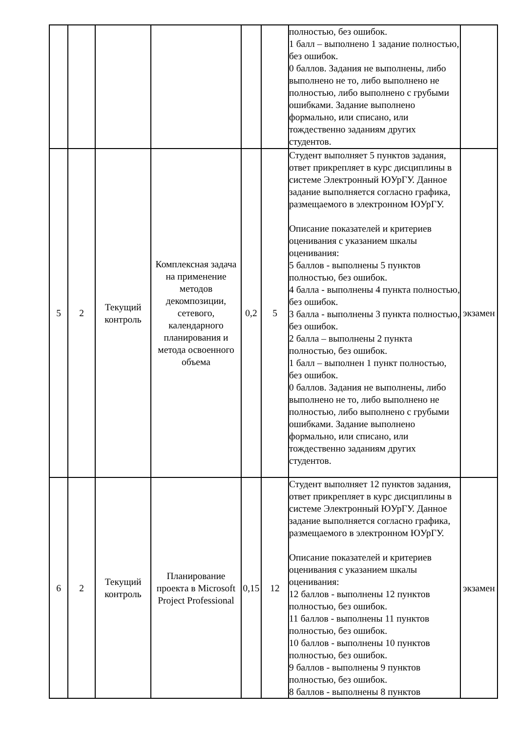| | | | | | | полностью, без ошибок. 1 балл – выполнено 1 задание полностью, без ошибок. 0 баллов. Задания не выполнены, либо выполнено не то, либо выполнено не полностью, либо выполнено с грубыми ошибками. Задание выполнено формально, или списано, или тождественно заданиям других студентов. | |
| 5 | 2 | Текущий контроль | Комплексная задача на применение методов декомпозиции, сетевого, календарного планирования и метода освоенного объема | 0,2 | 5 | Студент выполняет 5 пунктов задания, ответ прикрепляет в курс дисциплины в системе Электронный ЮУрГУ. Данное задание выполняется согласно графика, размещаемого в электронном ЮУрГУ. Описание показателей и критериев оценивания с указанием шкалы оценивания: 5 баллов - выполнены 5 пунктов полностью, без ошибок. 4 балла - выполнены 4 пункта полностью, без ошибок. 3 балла - выполнены 3 пункта полностью, без ошибок. 2 балла – выполнены 2 пункта полностью, без ошибок. 1 балл – выполнен 1 пункт полностью, без ошибок. 0 баллов. Задания не выполнены, либо выполнено не то, либо выполнено не полностью, либо выполнено с грубыми ошибками. Задание выполнено формально, или списано, или тождественно заданиям других студентов. | экзамен |
| 6 | 2 | Текущий контроль | Планирование проекта в Microsoft Project Professional | 0,15 | 12 | Студент выполняет 12 пунктов задания, ответ прикрепляет в курс дисциплины в системе Электронный ЮУрГУ. Данное задание выполняется согласно графика, размещаемого в электронном ЮУрГУ. Описание показателей и критериев оценивания с указанием шкалы оценивания: 12 баллов - выполнены 12 пунктов полностью, без ошибок. 11 баллов - выполнены 11 пунктов полностью, без ошибок. 10 баллов - выполнены 10 пунктов полностью, без ошибок. 9 баллов - выполнены 9 пунктов полностью, без ошибок. 8 баллов - выполнены 8 пунктов | экзамен |